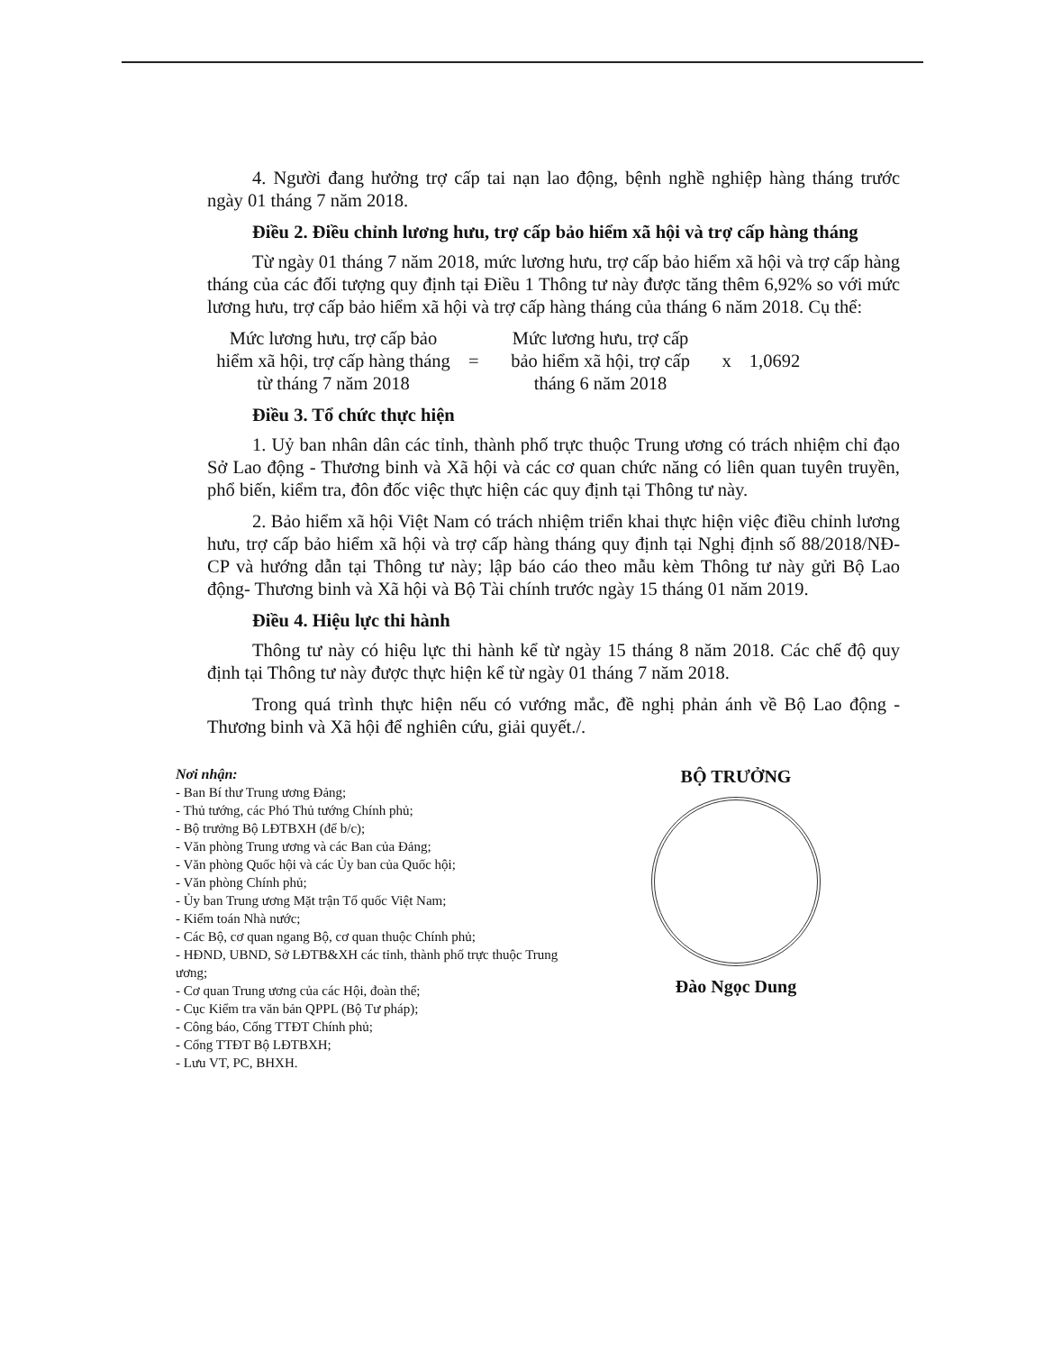4. Người đang hưởng trợ cấp tai nạn lao động, bệnh nghề nghiệp hàng tháng trước ngày 01 tháng 7 năm 2018.
Điều 2. Điều chỉnh lương hưu, trợ cấp bảo hiểm xã hội và trợ cấp hàng tháng
Từ ngày 01 tháng 7 năm 2018, mức lương hưu, trợ cấp bảo hiểm xã hội và trợ cấp hàng tháng của các đối tượng quy định tại Điều 1 Thông tư này được tăng thêm 6,92% so với mức lương hưu, trợ cấp bảo hiểm xã hội và trợ cấp hàng tháng của tháng 6 năm 2018. Cụ thể:
Mức lương hưu, trợ cấp bảo hiểm xã hội, trợ cấp hàng tháng từ tháng 7 năm 2018
=
Mức lương hưu, trợ cấp bảo hiểm xã hội, trợ cấp tháng 6 năm 2018
x 1,0692
Điều 3. Tổ chức thực hiện
1. Uỷ ban nhân dân các tỉnh, thành phố trực thuộc Trung ương có trách nhiệm chỉ đạo Sở Lao động - Thương binh và Xã hội và các cơ quan chức năng có liên quan tuyên truyền, phổ biến, kiểm tra, đôn đốc việc thực hiện các quy định tại Thông tư này.
2. Bảo hiểm xã hội Việt Nam có trách nhiệm triển khai thực hiện việc điều chỉnh lương hưu, trợ cấp bảo hiểm xã hội và trợ cấp hàng tháng quy định tại Nghị định số 88/2018/NĐ-CP và hướng dẫn tại Thông tư này; lập báo cáo theo mẫu kèm Thông tư này gửi Bộ Lao động- Thương binh và Xã hội và Bộ Tài chính trước ngày 15 tháng 01 năm 2019.
Điều 4. Hiệu lực thi hành
Thông tư này có hiệu lực thi hành kể từ ngày 15 tháng 8 năm 2018. Các chế độ quy định tại Thông tư này được thực hiện kể từ ngày 01 tháng 7 năm 2018.
Trong quá trình thực hiện nếu có vướng mắc, đề nghị phản ánh về Bộ Lao động - Thương binh và Xã hội để nghiên cứu, giải quyết./.
Nơi nhận:
- Ban Bí thư Trung ương Đảng;
- Thủ tướng, các Phó Thủ tướng Chính phủ;
- Bộ trưởng Bộ LĐTBXH (để b/c);
- Văn phòng Trung ương và các Ban của Đảng;
- Văn phòng Quốc hội và các Ủy ban của Quốc hội;
- Văn phòng Chính phủ;
- Ủy ban Trung ương Mặt trận Tổ quốc Việt Nam;
- Kiểm toán Nhà nước;
- Các Bộ, cơ quan ngang Bộ, cơ quan thuộc Chính phủ;
- HĐND, UBND, Sở LĐTB&XH các tỉnh, thành phố trực thuộc Trung ương;
- Cơ quan Trung ương của các Hội, đoàn thể;
- Cục Kiểm tra văn bản QPPL (Bộ Tư pháp);
- Công báo, Cổng TTĐT Chính phủ;
- Cổng TTĐT Bộ LĐTBXH;
- Lưu VT, PC, BHXH.
BỘ TRƯỞNG
Đào Ngọc Dung